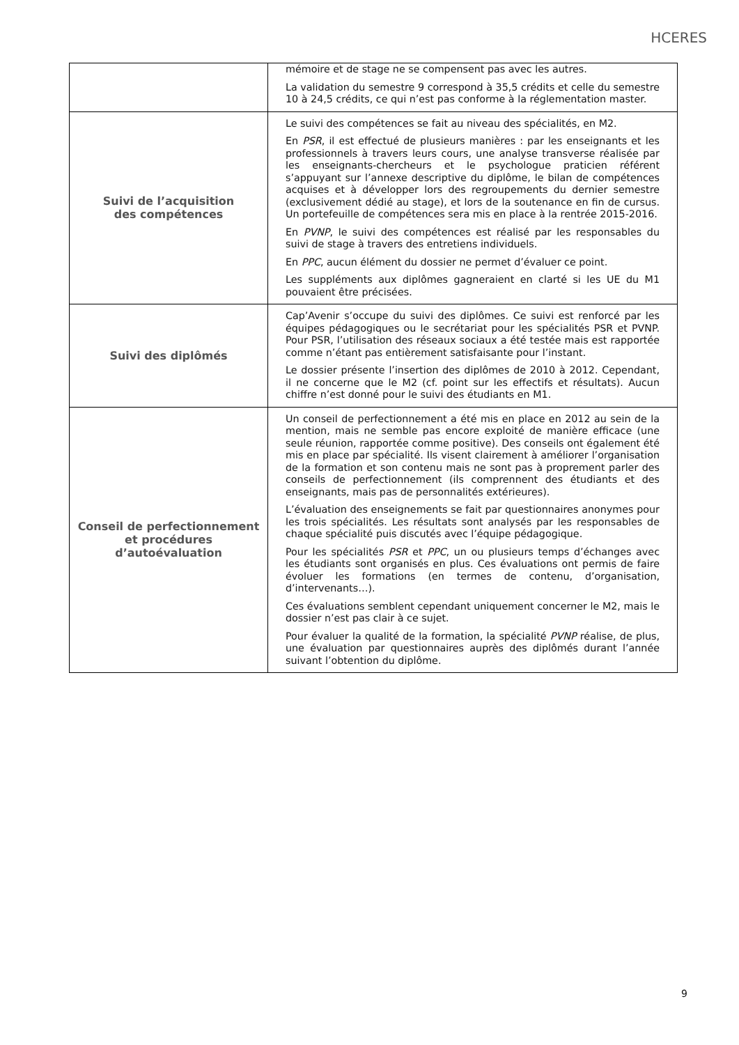HCERES
| | mémoire et de stage ne se compensent pas avec les autres. La validation du semestre 9 correspond à 35,5 crédits et celle du semestre 10 à 24,5 crédits, ce qui n’est pas conforme à la réglementation master. |
| Suivi de l’acquisition des compétences | Le suivi des compétences se fait au niveau des spécialités, en M2. En PSR , il est effectué de plusieurs manières : par les enseignants et les professionnels à travers leurs cours, une analyse transverse réalisée par les enseignants-chercheurs et le psychologue praticien référent s’appuyant sur l’annexe descriptive du diplôme, le bilan de compétences acquises et à développer lors des regroupements du dernier semestre (exclusivement dédié au stage), et lors de la soutenance en fin de cursus. Un portefeuille de compétences sera mis en place à la rentrée 2015-2016. En PVNP , le suivi des compétences est réalisé par les responsables du suivi de stage à travers des entretiens individuels. En PPC , aucun élément du dossier ne permet d’évaluer ce point. Les suppléments aux diplômes gagneraient en clarté si les UE du M1 pouvaient être précisées. |
| Suivi des diplômés | Cap’Avenir s’occupe du suivi des diplômes. Ce suivi est renforcé par les équipes pédagogiques ou le secrétariat pour les spécialités PSR et PVNP. Pour PSR, l’utilisation des réseaux sociaux a été testée mais est rapportée comme n’étant pas entièrement satisfaisante pour l’instant. Le dossier présente l’insertion des diplômes de 2010 à 2012. Cependant, il ne concerne que le M2 (cf. point sur les effectifs et résultats). Aucun chiffre n’est donné pour le suivi des étudiants en M1. |
| Conseil de perfectionnement et procédures d’autoévaluation | Un conseil de perfectionnement a été mis en place en 2012 au sein de la mention, mais ne semble pas encore exploité de manière efficace (une seule réunion, rapportée comme positive). Des conseils ont également été mis en place par spécialité. Ils visent clairement à améliorer l’organisation de la formation et son contenu mais ne sont pas à proprement parler des conseils de perfectionnement (ils comprennent des étudiants et des enseignants, mais pas de personnalités extérieures). L’évaluation des enseignements se fait par questionnaires anonymes pour les trois spécialités. Les résultats sont analysés par les responsables de chaque spécialité puis discutés avec l’équipe pédagogique. Pour les spécialités PSR et PPC , un ou plusieurs temps d’échanges avec les étudiants sont organisés en plus. Ces évaluations ont permis de faire évoluer les formations (en termes de contenu, d’organisation, d’intervenants…). Ces évaluations semblent cependant uniquement concerner le M2, mais le dossier n’est pas clair à ce sujet. Pour évaluer la qualité de la formation, la spécialité PVNP réalise, de plus, une évaluation par questionnaires auprès des diplômés durant l’année suivant l’obtention du diplôme. |
9